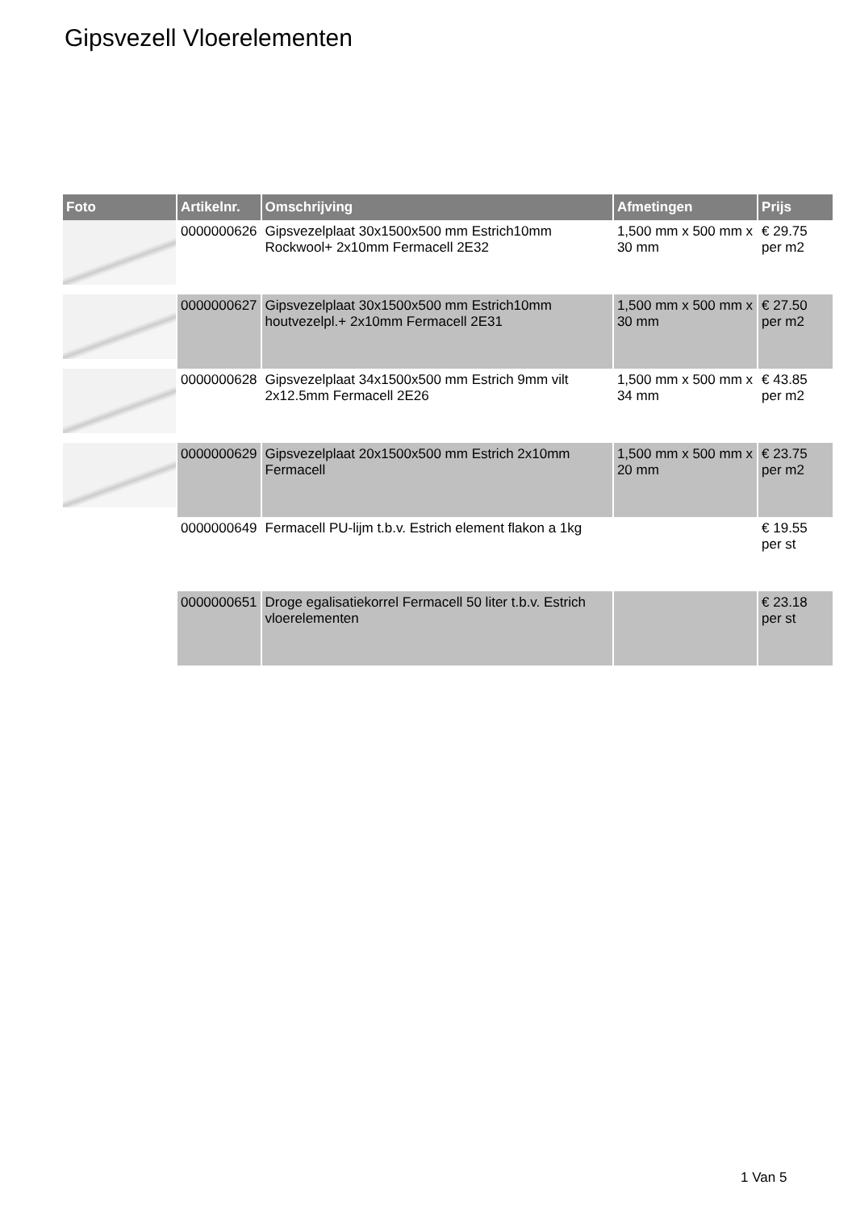Gipsvezell Vloerelementen
| Foto | Artikelnr. | Omschrijving | Afmetingen | Prijs |
| --- | --- | --- | --- | --- |
| | 0000000626 | Gipsvezelplaat 30x1500x500 mm Estrich10mm Rockwool+ 2x10mm Fermacell 2E32 | 1,500 mm x 500 mm x 30 mm | € 29.75 per m2 |
| | 0000000627 | Gipsvezelplaat 30x1500x500 mm Estrich10mm houtvezelpl.+ 2x10mm Fermacell 2E31 | 1,500 mm x 500 mm x 30 mm | € 27.50 per m2 |
| | 0000000628 | Gipsvezelplaat 34x1500x500 mm Estrich 9mm vilt 2x12.5mm Fermacell 2E26 | 1,500 mm x 500 mm x 34 mm | € 43.85 per m2 |
| | 0000000629 | Gipsvezelplaat 20x1500x500 mm Estrich 2x10mm Fermacell | 1,500 mm x 500 mm x 20 mm | € 23.75 per m2 |
| | 0000000649 | Fermacell PU-lijm t.b.v. Estrich element flakon a 1kg | | € 19.55 per st |
| | 0000000651 | Droge egalisatiekorrel Fermacell 50 liter t.b.v. Estrich vloerelementen | | € 23.18 per st |
1 Van 5